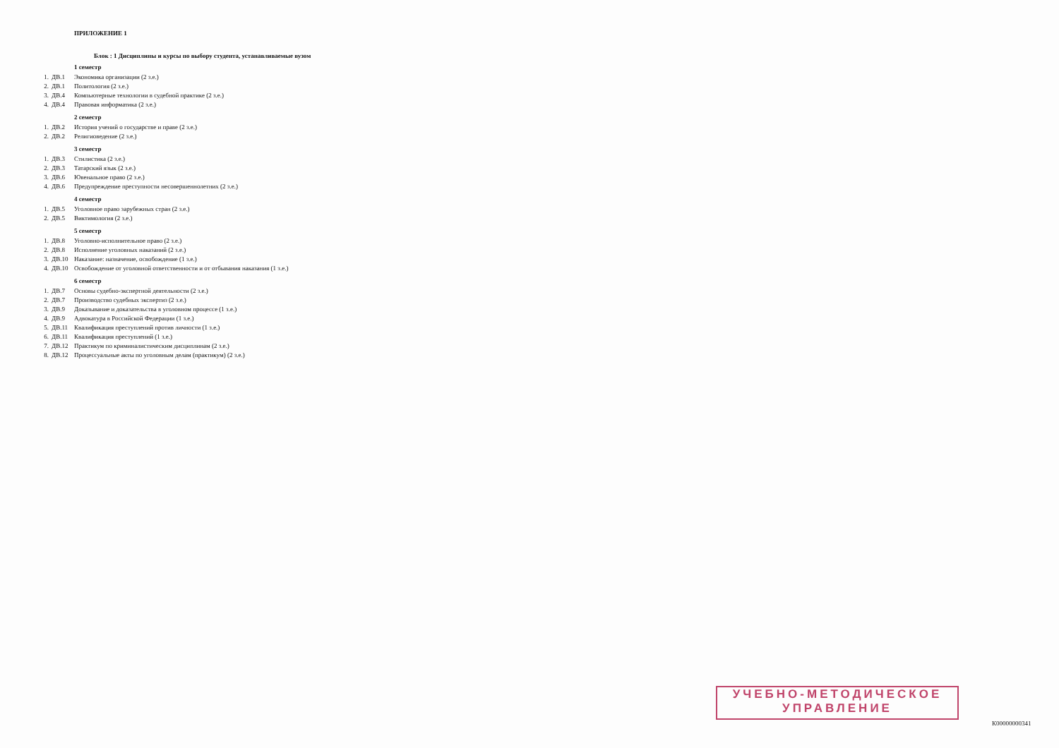ПРИЛОЖЕНИЕ 1
Блок : 1 Дисциплины и курсы по выбору студента, устанавливаемые вузом
1 семестр
| 1. | ДВ.1 | Экономика организации (2 з.е.) |
| 2. | ДВ.1 | Политология (2 з.е.) |
| 3. | ДВ.4 | Компьютерные технологии в судебной практике (2 з.е.) |
| 4. | ДВ.4 | Правовая информатика (2 з.е.) |
2 семестр
| 1. | ДВ.2 | История учений о государстве и праве (2 з.е.) |
| 2. | ДВ.2 | Религиоведение (2 з.е.) |
3 семестр
| 1. | ДВ.3 | Стилистика (2 з.е.) |
| 2. | ДВ.3 | Татарский язык (2 з.е.) |
| 3. | ДВ.6 | Ювенальное право (2 з.е.) |
| 4. | ДВ.6 | Предупреждение преступности несовершеннолетних (2 з.е.) |
4 семестр
| 1. | ДВ.5 | Уголовное право зарубежных стран (2 з.е.) |
| 2. | ДВ.5 | Виктимология (2 з.е.) |
5 семестр
| 1. | ДВ.8 | Уголовно-исполнительное право (2 з.е.) |
| 2. | ДВ.8 | Исполнение уголовных наказаний (2 з.е.) |
| 3. | ДВ.10 | Наказание: назначение, освобождение (1 з.е.) |
| 4. | ДВ.10 | Освобождение от уголовной ответственности и от отбывания наказания (1 з.е.) |
6 семестр
| 1. | ДВ.7 | Основы судебно-экспертной деятельности (2 з.е.) |
| 2. | ДВ.7 | Производство судебных экспертиз (2 з.е.) |
| 3. | ДВ.9 | Доказывание и доказательства в уголовном процессе (1 з.е.) |
| 4. | ДВ.9 | Адвокатура в Российской Федерации (1 з.е.) |
| 5. | ДВ.11 | Квалификация преступлений против личности (1 з.е.) |
| 6. | ДВ.11 | Квалификация преступлений (1 з.е.) |
| 7. | ДВ.12 | Практикум по криминалистическим дисциплинам (2 з.е.) |
| 8. | ДВ.12 | Процессуальные акты по уголовным делам (практикум) (2 з.е.) |
УЧЕБНО-МЕТОДИЧЕСКОЕ
УПРАВЛЕНИЕ
К00000000341